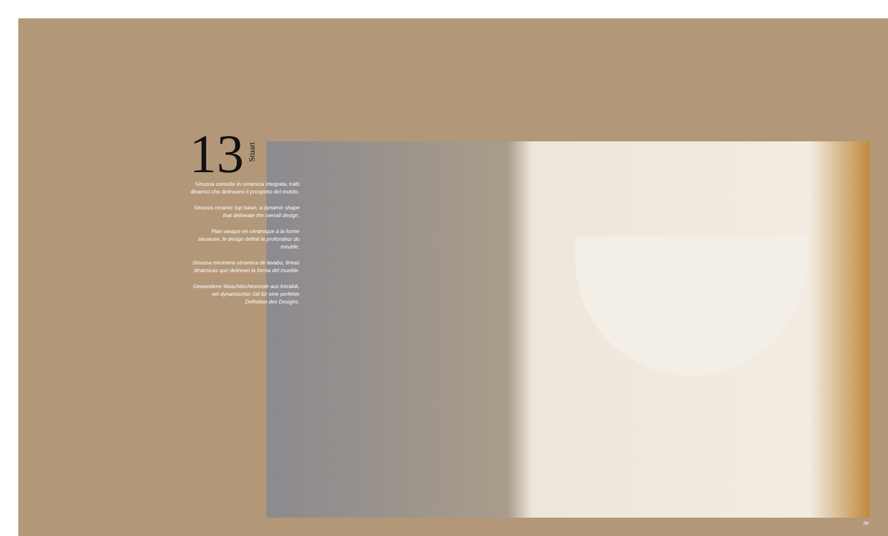13
Sinuosa consolle in ceramica integrata, tratti dinamici che delineano il prospetto del mobile.
Sinuous ceramic top basin, a dynamic shape that delineate the overall design.
Plan vasque en céramique à la forme sinueuse, le design definit la profondeur du meuble.
Sinuosa encimera céramica de lavabo, lineas dinámicas que delinean la forma del mueble.
Gewundene Waschtischkonsole aus Kerakik, ein dynamischer Stil für eine perfekte Definition des Designs.
Stuart
39